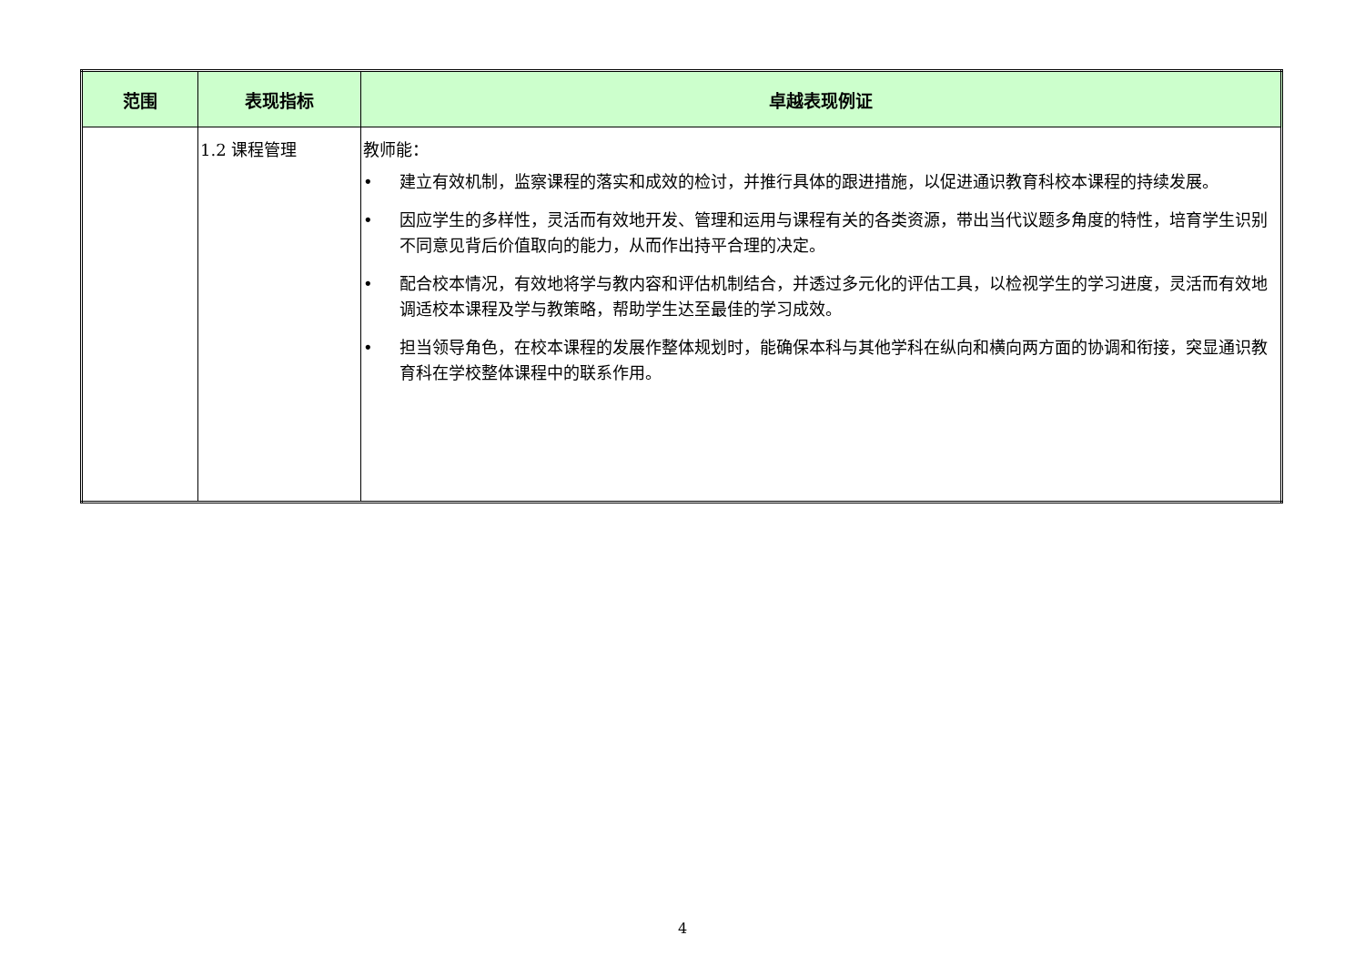| 范围 | 表现指标 | 卓越表现例证 |
| --- | --- | --- |
| | 1.2 课程管理 | 教师能： • 建立有效机制，监察课程的落实和成效的检讨，并推行具体的跟进措施，以促进通识教育科校本课程的持续发展。 • 因应学生的多样性，灵活而有效地开发、管理和运用与课程有关的各类资源，带出当代议题多角度的特性，培育学生识别不同意见背后价值取向的能力，从而作出持平合理的决定。 • 配合校本情况，有效地将学与教内容和评估机制结合，并透过多元化的评估工具，以检视学生的学习进度，灵活而有效地调适校本课程及学与教策略，帮助学生达至最佳的学习成效。 • 担当领导角色，在校本课程的发展作整体规划时，能确保本科与其他学科在纵向和横向两方面的协调和衔接，突显通识教育科在学校整体课程中的联系作用。 |
4